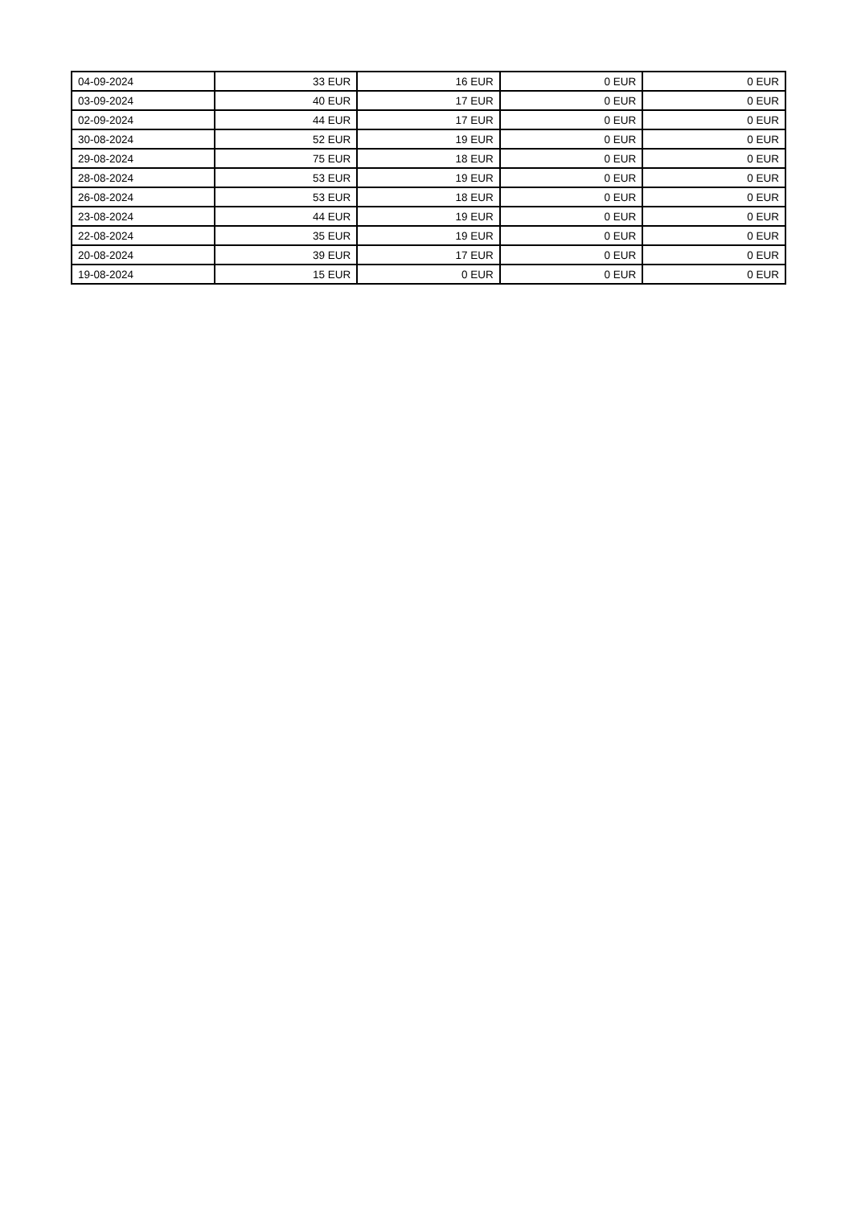| 04-09-2024 | 33 EUR | 16 EUR | 0 EUR | 0 EUR |
| 03-09-2024 | 40 EUR | 17 EUR | 0 EUR | 0 EUR |
| 02-09-2024 | 44 EUR | 17 EUR | 0 EUR | 0 EUR |
| 30-08-2024 | 52 EUR | 19 EUR | 0 EUR | 0 EUR |
| 29-08-2024 | 75 EUR | 18 EUR | 0 EUR | 0 EUR |
| 28-08-2024 | 53 EUR | 19 EUR | 0 EUR | 0 EUR |
| 26-08-2024 | 53 EUR | 18 EUR | 0 EUR | 0 EUR |
| 23-08-2024 | 44 EUR | 19 EUR | 0 EUR | 0 EUR |
| 22-08-2024 | 35 EUR | 19 EUR | 0 EUR | 0 EUR |
| 20-08-2024 | 39 EUR | 17 EUR | 0 EUR | 0 EUR |
| 19-08-2024 | 15 EUR | 0 EUR | 0 EUR | 0 EUR |